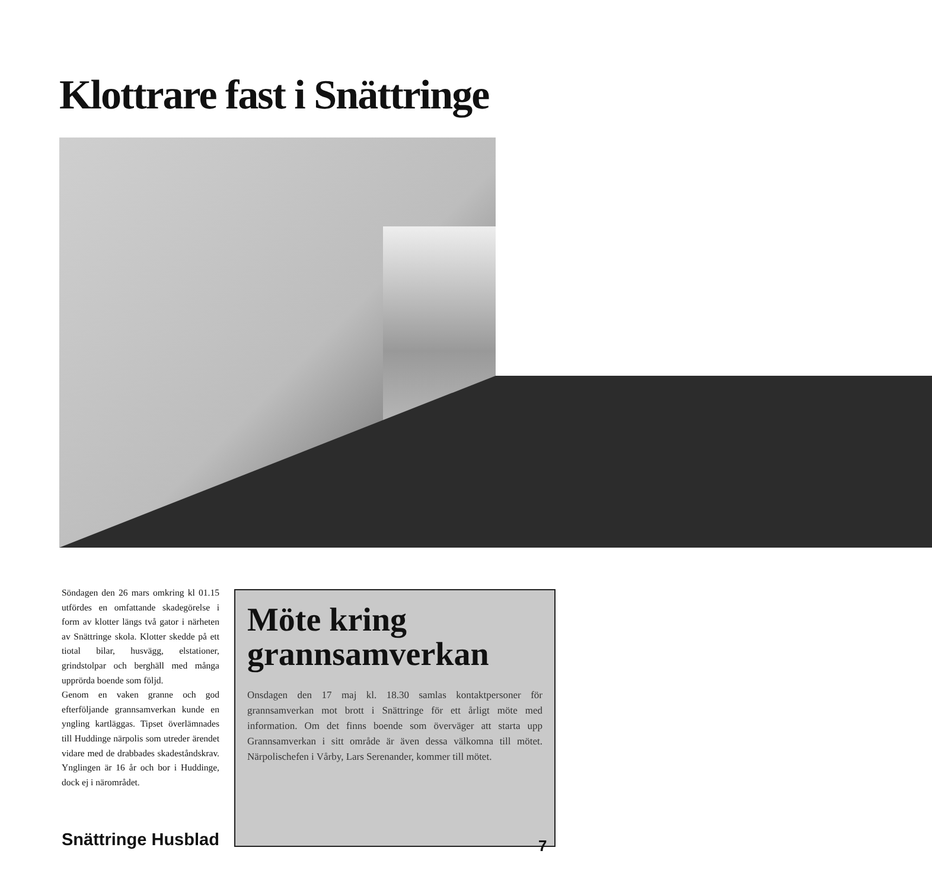Klottrare fast i Snättringe
Söndagen den 26 mars omkring kl 01.15 utfördes en omfattande skadegörelse i form av klotter längs två gator i närheten av Snättringe skola. Klotter skedde på ett tiotal bilar, husvägg, elstationer, grindstolpar och berghäll med många upprörda boende som följd.
Genom en vaken granne och god efterföljande grannsamverkan kunde en yngling kartläggas. Tipset överlämnades till Huddinge närpolis som utreder ärendet vidare med de drabbades skadeståndskrav. Ynglingen är 16 år och bor i Huddinge, dock ej i närområdet.
Möte kring grannsamverkan
Onsdagen den 17 maj kl. 18.30 samlas kontaktpersoner för grannsamverkan mot brott i Snättringe för ett årligt möte med information. Om det finns boende som överväger att starta upp Grannsamverkan i sitt område är även dessa välkomna till mötet. Närpolischefen i Vårby, Lars Serenander, kommer till mötet.
Snättringe Husblad 7